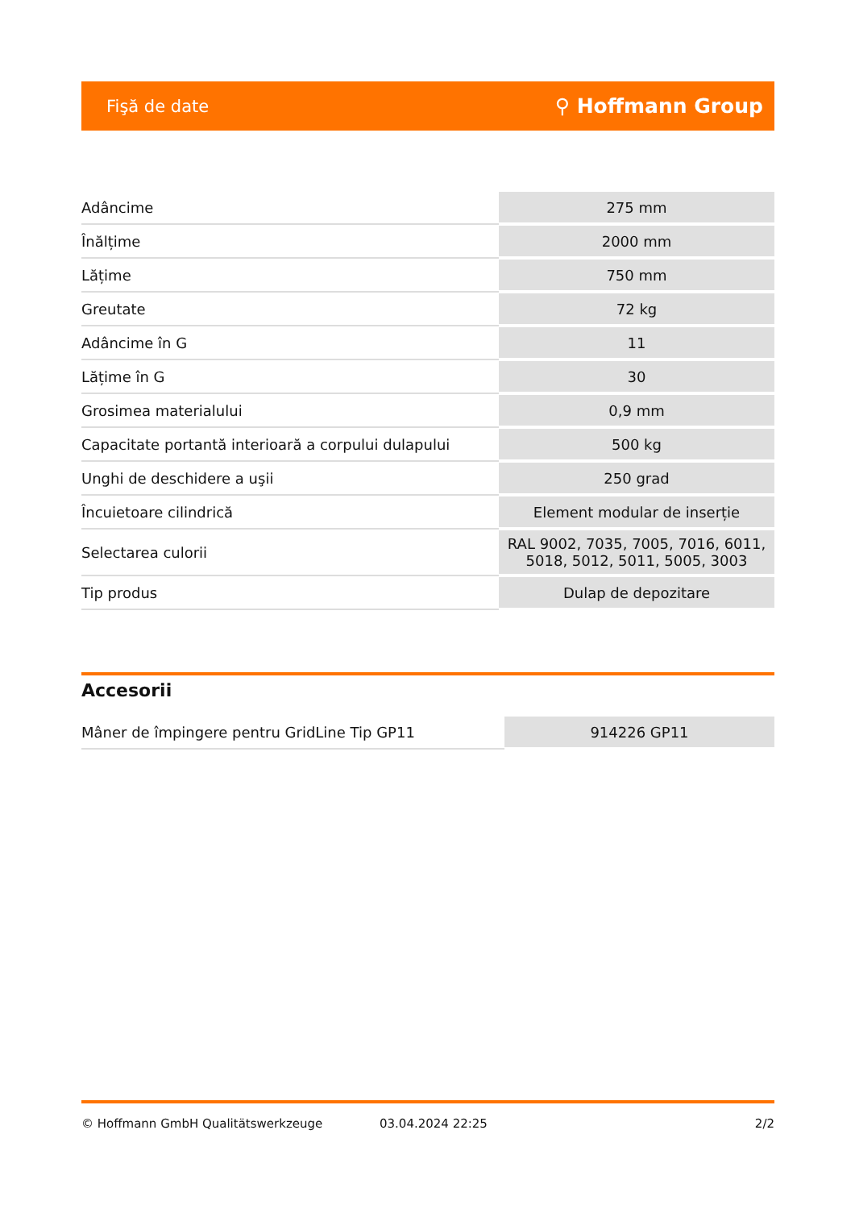Fişă de date ⚲ Hoffmann Group
| Adâncime | 275 mm |
| Înălțime | 2000 mm |
| Lățime | 750 mm |
| Greutate | 72 kg |
| Adâncime în G | 11 |
| Lățime în G | 30 |
| Grosimea materialului | 0,9 mm |
| Capacitate portantă interioară a corpului dulapului | 500 kg |
| Unghi de deschidere a uşii | 250 grad |
| Încuietoare cilindrică | Element modular de inserție |
| Selectarea culorii | RAL 9002, 7035, 7005, 7016, 6011, 5018, 5012, 5011, 5005, 3003 |
| Tip produs | Dulap de depozitare |
Accesorii
| Mâner de împingere pentru GridLine Tip GP11 | 914226 GP11 |
© Hoffmann GmbH Qualitätswerkzeuge 03.04.2024 22:25 2/2